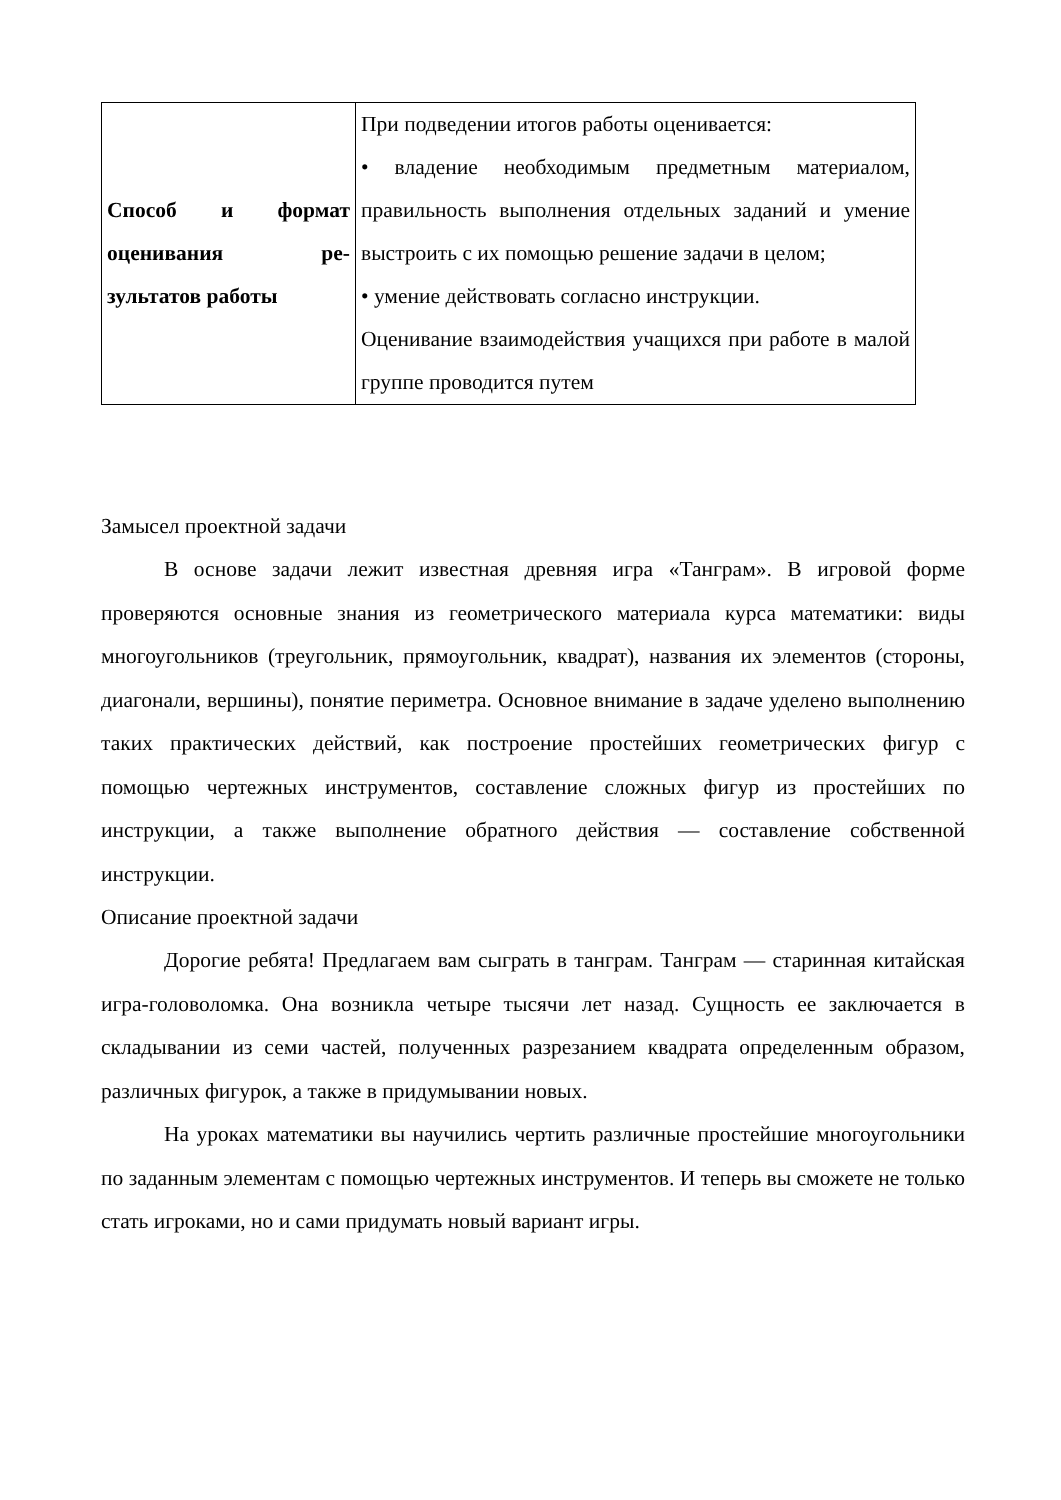| Способ и формат оценивания ре-зультатов работы | При подведении итогов работы оценивается: • владение необходимым предметным материалом, правильность выполнения отдельных заданий и умение выстроить с их помощью решение задачи в целом; • умение действовать согласно инструкции. Оценивание взаимодействия учащихся при работе в малой группе проводится путем |
Замысел проектной задачи
В основе задачи лежит известная древняя игра «Танграм». В игровой форме проверяются основные знания из геометрического материала курса математики: виды многоугольников (треугольник, прямоугольник, квадрат), названия их элементов (стороны, диагонали, вершины), понятие периметра. Основное внимание в задаче уделено выполнению таких практических действий, как построение простейших геометрических фигур с помощью чертежных инструментов, составление сложных фигур из простейших по инструкции, а также выполнение обратного действия — составление собственной инструкции.
Описание проектной задачи
Дорогие ребята! Предлагаем вам сыграть в танграм. Танграм — старинная китайская игра-головоломка. Она возникла четыре тысячи лет назад. Сущность ее заключается в складывании из семи частей, полученных разрезанием квадрата определенным образом, различных фигурок, а также в придумывании новых.
На уроках математики вы научились чертить различные простейшие многоугольники по заданным элементам с помощью чертежных инструментов. И теперь вы сможете не только стать игроками, но и сами придумать новый вариант игры.